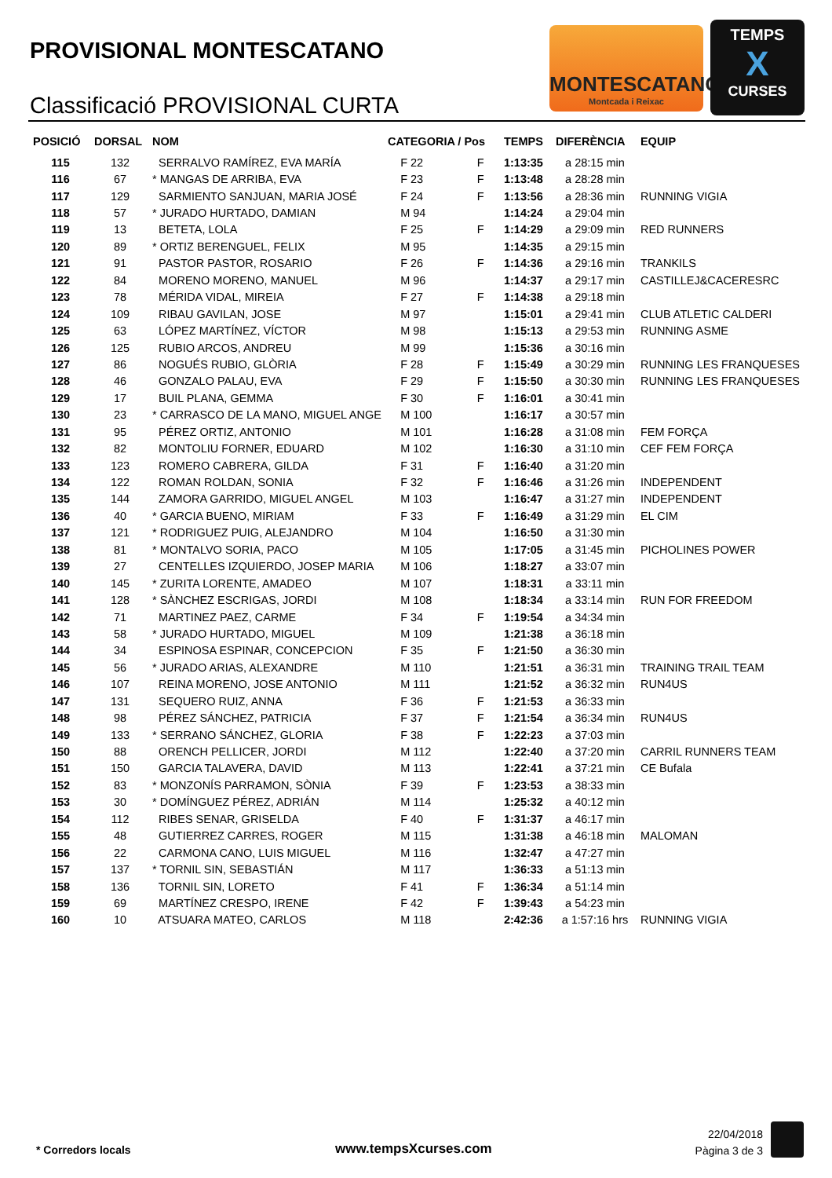PROVISIONAL MONTESCATANO
Classificació PROVISIONAL CURTA
MONTESCATANO
Montcada i Reixac
TEMPS
X
CURSES
| POSICIÓ | DORSAL | NOM | CATEGORIA / Pos | | | TEMPS | DIFERÈNCIA | EQUIP |
| --- | --- | --- | --- | --- | --- | --- | --- | --- |
| 115 | 132 | SERRALVO RAMÍREZ, EVA MARÍA | | F 22 | F | 1:13:35 | a 28:15 min | |
| 116 | 67 | * MANGAS DE ARRIBA, EVA | | F 23 | F | 1:13:48 | a 28:28 min | |
| 117 | 129 | SARMIENTO SANJUAN, MARIA JOSÉ | | F 24 | F | 1:13:56 | a 28:36 min | RUNNING VIGIA |
| 118 | 57 | * JURADO HURTADO, DAMIAN | | M 94 | | 1:14:24 | a 29:04 min | |
| 119 | 13 | BETETA, LOLA | | F 25 | F | 1:14:29 | a 29:09 min | RED RUNNERS |
| 120 | 89 | * ORTIZ BERENGUEL, FELIX | | M 95 | | 1:14:35 | a 29:15 min | |
| 121 | 91 | PASTOR PASTOR, ROSARIO | | F 26 | F | 1:14:36 | a 29:16 min | TRANKILS |
| 122 | 84 | MORENO MORENO, MANUEL | | M 96 | | 1:14:37 | a 29:17 min | CASTILLEJ&CACERESRC |
| 123 | 78 | MÉRIDA VIDAL, MIREIA | | F 27 | F | 1:14:38 | a 29:18 min | |
| 124 | 109 | RIBAU GAVILAN, JOSE | | M 97 | | 1:15:01 | a 29:41 min | CLUB ATLETIC CALDERI |
| 125 | 63 | LÓPEZ MARTÍNEZ, VÍCTOR | | M 98 | | 1:15:13 | a 29:53 min | RUNNING ASME |
| 126 | 125 | RUBIO ARCOS, ANDREU | | M 99 | | 1:15:36 | a 30:16 min | |
| 127 | 86 | NOGUÉS RUBIO, GLÒRIA | | F 28 | F | 1:15:49 | a 30:29 min | RUNNING LES FRANQUESES |
| 128 | 46 | GONZALO PALAU, EVA | | F 29 | F | 1:15:50 | a 30:30 min | RUNNING LES FRANQUESES |
| 129 | 17 | BUIL PLANA, GEMMA | | F 30 | F | 1:16:01 | a 30:41 min | |
| 130 | 23 | * CARRASCO DE LA MANO, MIGUEL ANGE | | M 100 | | 1:16:17 | a 30:57 min | |
| 131 | 95 | PÉREZ ORTIZ, ANTONIO | | M 101 | | 1:16:28 | a 31:08 min | FEM FORÇA |
| 132 | 82 | MONTOLIU FORNER, EDUARD | | M 102 | | 1:16:30 | a 31:10 min | CEF FEM FORÇA |
| 133 | 123 | ROMERO CABRERA, GILDA | | F 31 | F | 1:16:40 | a 31:20 min | |
| 134 | 122 | ROMAN ROLDAN, SONIA | | F 32 | F | 1:16:46 | a 31:26 min | INDEPENDENT |
| 135 | 144 | ZAMORA GARRIDO, MIGUEL ANGEL | | M 103 | | 1:16:47 | a 31:27 min | INDEPENDENT |
| 136 | 40 | * GARCIA BUENO, MIRIAM | | F 33 | F | 1:16:49 | a 31:29 min | EL CIM |
| 137 | 121 | * RODRIGUEZ PUIG, ALEJANDRO | | M 104 | | 1:16:50 | a 31:30 min | |
| 138 | 81 | * MONTALVO SORIA, PACO | | M 105 | | 1:17:05 | a 31:45 min | PICHOLINES POWER |
| 139 | 27 | CENTELLES IZQUIERDO, JOSEP MARIA | | M 106 | | 1:18:27 | a 33:07 min | |
| 140 | 145 | * ZURITA LORENTE, AMADEO | | M 107 | | 1:18:31 | a 33:11 min | |
| 141 | 128 | * SÀNCHEZ ESCRIGAS, JORDI | | M 108 | | 1:18:34 | a 33:14 min | RUN FOR FREEDOM |
| 142 | 71 | MARTINEZ PAEZ, CARME | | F 34 | F | 1:19:54 | a 34:34 min | |
| 143 | 58 | * JURADO HURTADO, MIGUEL | | M 109 | | 1:21:38 | a 36:18 min | |
| 144 | 34 | ESPINOSA ESPINAR, CONCEPCION | | F 35 | F | 1:21:50 | a 36:30 min | |
| 145 | 56 | * JURADO ARIAS, ALEXANDRE | | M 110 | | 1:21:51 | a 36:31 min | TRAINING TRAIL TEAM |
| 146 | 107 | REINA MORENO, JOSE ANTONIO | | M 111 | | 1:21:52 | a 36:32 min | RUN4US |
| 147 | 131 | SEQUERO RUIZ, ANNA | | F 36 | F | 1:21:53 | a 36:33 min | |
| 148 | 98 | PÉREZ SÁNCHEZ, PATRICIA | | F 37 | F | 1:21:54 | a 36:34 min | RUN4US |
| 149 | 133 | * SERRANO SÁNCHEZ, GLORIA | | F 38 | F | 1:22:23 | a 37:03 min | |
| 150 | 88 | ORENCH PELLICER, JORDI | | M 112 | | 1:22:40 | a 37:20 min | CARRIL RUNNERS TEAM |
| 151 | 150 | GARCIA TALAVERA, DAVID | | M 113 | | 1:22:41 | a 37:21 min | CE Bufala |
| 152 | 83 | * MONZONÍS PARRAMON, SÒNIA | | F 39 | F | 1:23:53 | a 38:33 min | |
| 153 | 30 | * DOMÍNGUEZ PÉREZ, ADRIÁN | | M 114 | | 1:25:32 | a 40:12 min | |
| 154 | 112 | RIBES SENAR, GRISELDA | | F 40 | F | 1:31:37 | a 46:17 min | |
| 155 | 48 | GUTIERREZ CARRES, ROGER | | M 115 | | 1:31:38 | a 46:18 min | MALOMAN |
| 156 | 22 | CARMONA CANO, LUIS MIGUEL | | M 116 | | 1:32:47 | a 47:27 min | |
| 157 | 137 | * TORNIL SIN, SEBASTIÁN | | M 117 | | 1:36:33 | a 51:13 min | |
| 158 | 136 | TORNIL SIN, LORETO | | F 41 | F | 1:36:34 | a 51:14 min | |
| 159 | 69 | MARTÍNEZ CRESPO, IRENE | | F 42 | F | 1:39:43 | a 54:23 min | |
| 160 | 10 | ATSUARA MATEO, CARLOS | | M 118 | | 2:42:36 | a 1:57:16 hrs | RUNNING VIGIA |
* Corredors locals www.tempsXcurses.com
22/04/2018
Pàgina 3 de 3